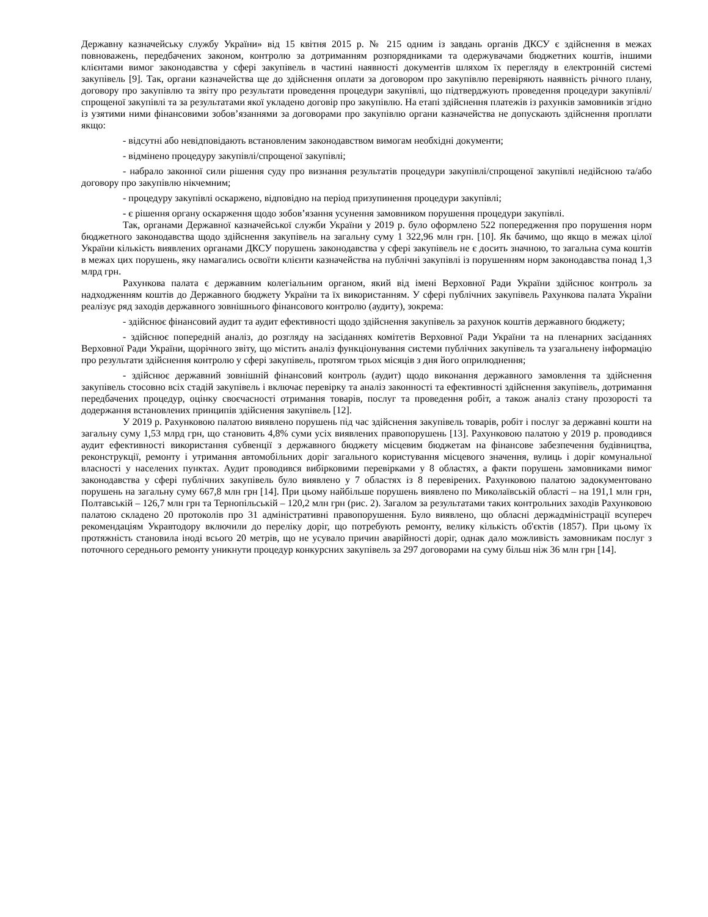Державну казначейську службу України» від 15 квітня 2015 р. № 215 одним із завдань органів ДКСУ є здійснення в межах повноважень, передбачених законом, контролю за дотриманням розпорядниками та одержувачами бюджетних коштів, іншими клієнтами вимог законодавства у сфері закупівель в частині наявності документів шляхом їх перегляду в електронній системі закупівель [9]. Так, органи казначейства ще до здійснення оплати за договором про закупівлю перевіряють наявність річного плану, договору про закупівлю та звіту про результати проведення процедури закупівлі, що підтверджують проведення процедури закупівлі/спрощеної закупівлі та за результатами якої укладено договір про закупівлю. На етапі здійснення платежів із рахунків замовників згідно із узятими ними фінансовими зобов’язаннями за договорами про закупівлю органи казначейства не допускають здійснення проплати якщо:
- відсутні або невідповідають встановленим законодавством вимогам необхідні документи;
- відмінено процедуру закупівлі/спрощеної закупівлі;
- набрало законної сили рішення суду про визнання результатів процедури закупівлі/спрощеної закупівлі недійсною та/або договору про закупівлю нікчемним;
- процедуру закупівлі оскаржено, відповідно на період призупинення процедури закупівлі;
- є рішення органу оскарження щодо зобов’язання усунення замовником порушення процедури закупівлі.
Так, органами Державної казначейської служби України у 2019 р. було оформлено 522 попередження про порушення норм бюджетного законодавства щодо здійснення закупівель на загальну суму 1 322,96 млн грн. [10]. Як бачимо, що якщо в межах цілої України кількість виявлених органами ДКСУ порушень законодавства у сфері закупівель не є досить значною, то загальна сума коштів в межах цих порушень, яку намагались освоїти клієнти казначейства на публічні закупівлі із порушенням норм законодавства понад 1,3 млрд грн.
Рахункова палата є державним колегіальним органом, який від імені Верховної Ради України здійснює контроль за надходженням коштів до Державного бюджету України та їх використанням. У сфері публічних закупівель Рахункова палата України реалізує ряд заходів державного зовнішнього фінансового контролю (аудиту), зокрема:
- здійснює фінансовий аудит та аудит ефективності щодо здійснення закупівель за рахунок коштів державного бюджету;
- здійснює попередній аналіз, до розгляду на засіданнях комітетів Верховної Ради України та на пленарних засіданнях Верховної Ради України, щорічного звіту, що містить аналіз функціонування системи публічних закупівель та узагальнену інформацію про результати здійснення контролю у сфері закупівель, протягом трьох місяців з дня його оприлюднення;
- здійснює державний зовнішній фінансовий контроль (аудит) щодо виконання державного замовлення та здійснення закупівель стосовно всіх стадій закупівель і включає перевірку та аналіз законності та ефективності здійснення закупівель, дотримання передбачених процедур, оцінку своєчасності отримання товарів, послуг та проведення робіт, а також аналіз стану прозорості та додержання встановлених принципів здійснення закупівель [12].
У 2019 р. Рахунковою палатою виявлено порушень під час здійснення закупівель товарів, робіт і послуг за державні кошти на загальну суму 1,53 млрд грн, що становить 4,8% суми усіх виявлених правопорушень [13]. Рахунковою палатою у 2019 р. проводився аудит ефективності використання субвенції з державного бюджету місцевим бюджетам на фінансове забезпечення будівництва, реконструкції, ремонту і утримання автомобільних доріг загального користування місцевого значення, вулиць і доріг комунальної власності у населених пунктах. Аудит проводився вибірковими перевірками у 8 областях, а факти порушень замовниками вимог законодавства у сфері публічних закупівель було виявлено у 7 областях із 8 перевірених. Рахунковою палатою задокументовано порушень на загальну суму 667,8 млн грн [14]. При цьому найбільше порушень виявлено по Миколаївській області – на 191,1 млн грн, Полтавській – 126,7 млн грн та Тернопільській – 120,2 млн грн (рис. 2). Загалом за результатами таких контрольних заходів Рахунковою палатою складено 20 протоколів про 31 адміністративні правопорушення. Було виявлено, що обласні держадміністрації всупереч рекомендаціям Укравтодору включили до переліку доріг, що потребують ремонту, велику кількість об'єктів (1857). При цьому їх протяжність становила іноді всього 20 метрів, що не усувало причин аварійності доріг, однак дало можливість замовникам послуг з поточного середнього ремонту уникнути процедур конкурсних закупівель за 297 договорами на суму більш ніж 36 млн грн [14].